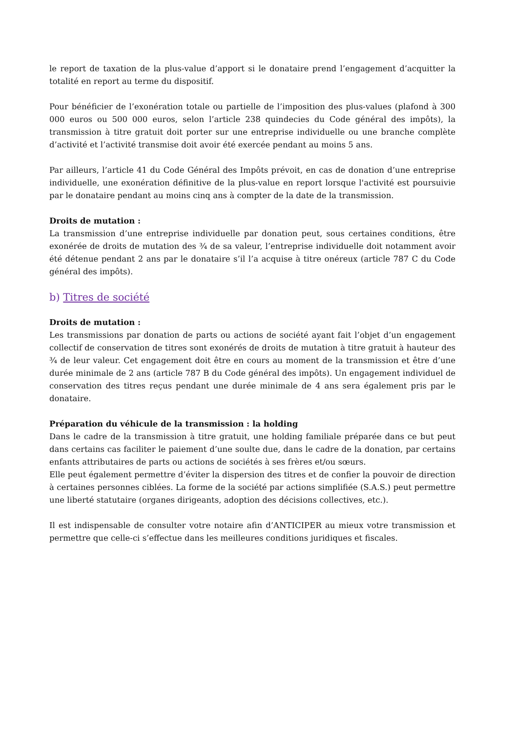le report de taxation de la plus-value d’apport si le donataire prend l’engagement d’acquitter la totalité en report au terme du dispositif.
Pour bénéficier de l’exonération totale ou partielle de l’imposition des plus-values (plafond à 300 000 euros ou 500 000 euros, selon l’article 238 quindecies du Code général des impôts), la transmission à titre gratuit doit porter sur une entreprise individuelle ou une branche complète d’activité et l’activité transmise doit avoir été exercée pendant au moins 5 ans.
Par ailleurs, l’article 41 du Code Général des Impôts prévoit, en cas de donation d’une entreprise individuelle, une exonération définitive de la plus-value en report lorsque l'activité est poursuivie par le donataire pendant au moins cinq ans à compter de la date de la transmission.
Droits de mutation :
La transmission d’une entreprise individuelle par donation peut, sous certaines conditions, être exonérée de droits de mutation des ¾ de sa valeur, l’entreprise individuelle doit notamment avoir été détenue pendant 2 ans par le donataire s’il l’a acquise à titre onéreux (article 787 C du Code général des impôts).
b) Titres de société
Droits de mutation :
Les transmissions par donation de parts ou actions de société ayant fait l’objet d’un engagement collectif de conservation de titres sont exonérés de droits de mutation à titre gratuit à hauteur des ¾ de leur valeur. Cet engagement doit être en cours au moment de la transmission et être d’une durée minimale de 2 ans (article 787 B du Code général des impôts). Un engagement individuel de conservation des titres reçus pendant une durée minimale de 4 ans sera également pris par le donataire.
Préparation du véhicule de la transmission : la holding
Dans le cadre de la transmission à titre gratuit, une holding familiale préparée dans ce but peut dans certains cas faciliter le paiement d’une soulte due, dans le cadre de la donation, par certains enfants attributaires de parts ou actions de sociétés à ses frères et/ou sœurs.
Elle peut également permettre d’éviter la dispersion des titres et de confier la pouvoir de direction à certaines personnes ciblées. La forme de la société par actions simplifiée (S.A.S.) peut permettre une liberté statutaire (organes dirigeants, adoption des décisions collectives, etc.).
Il est indispensable de consulter votre notaire afin d’ANTICIPER au mieux votre transmission et permettre que celle-ci s’effectue dans les meilleures conditions juridiques et fiscales.